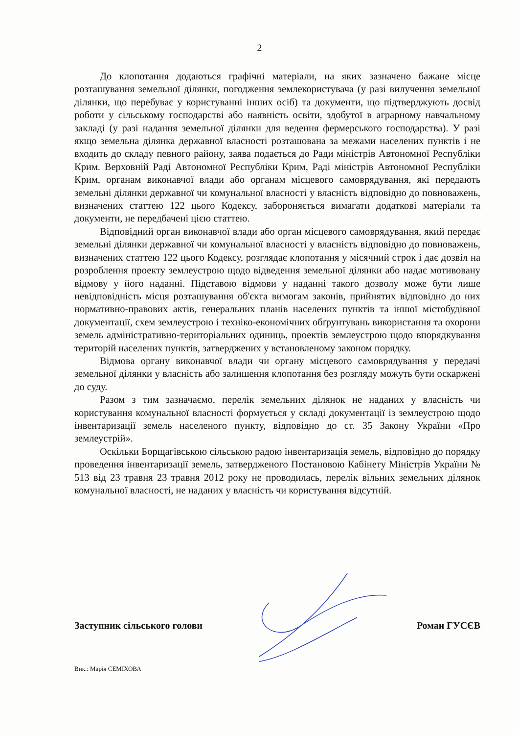2
До клопотання додаються графічні матеріали, на яких зазначено бажане місце розташування земельної ділянки, погодження землекористувача (у разі вилучення земельної ділянки, що перебуває у користуванні інших осіб) та документи, що підтверджують досвід роботи у сільському господарстві або наявність освіти, здобутої в аграрному навчальному закладі (у разі надання земельної ділянки для ведення фермерського господарства). У разі якщо земельна ділянка державної власності розташована за межами населених пунктів і не входить до складу певного району, заява подається до Ради міністрів Автономної Республіки Крим. Верховній Раді Автономної Республіки Крим, Раді міністрів Автономної Республіки Крим, органам виконавчої влади або органам місцевого самоврядування, які передають земельні ділянки державної чи комунальної власності у власність відповідно до повноважень, визначених статтею 122 цього Кодексу, забороняється вимагати додаткові матеріали та документи, не передбачені цією статтею.
Відповідний орган виконавчої влади або орган місцевого самоврядування, який передає земельні ділянки державної чи комунальної власності у власність відповідно до повноважень, визначених статтею 122 цього Кодексу, розглядає клопотання у місячний строк і дає дозвіл на розроблення проекту землеустрою щодо відведення земельної ділянки або надає мотивовану відмову у його наданні. Підставою відмови у наданні такого дозволу може бути лише невідповідність місця розташування об'єкта вимогам законів, прийнятих відповідно до них нормативно-правових актів, генеральних планів населених пунктів та іншої містобудівної документації, схем землеустрою і техніко-економічних обґрунтувань використання та охорони земель адміністративно-територіальних одиниць, проектів землеустрою щодо впорядкування територій населених пунктів, затверджених у встановленому законом порядку.
Відмова органу виконавчої влади чи органу місцевого самоврядування у передачі земельної ділянки у власність або залишення клопотання без розгляду можуть бути оскаржені до суду.
Разом з тим зазначаємо, перелік земельних ділянок не наданих у власність чи користування комунальної власності формується у складі документації із землеустрою щодо інвентаризації земель населеного пункту, відповідно до ст. 35 Закону України «Про землеустрій».
Оскільки Борщагівською сільською радою інвентаризація земель, відповідно до порядку проведення інвентаризації земель, затвердженого Постановою Кабінету Міністрів України № 513 від 23 травня 23 травня 2012 року не проводилась, перелік вільних земельних ділянок комунальної власності, не наданих у власність чи користування відсутній.
Заступник сільського голови Роман ГУСЄВ
Вик.: Марія СЕМІХОВА